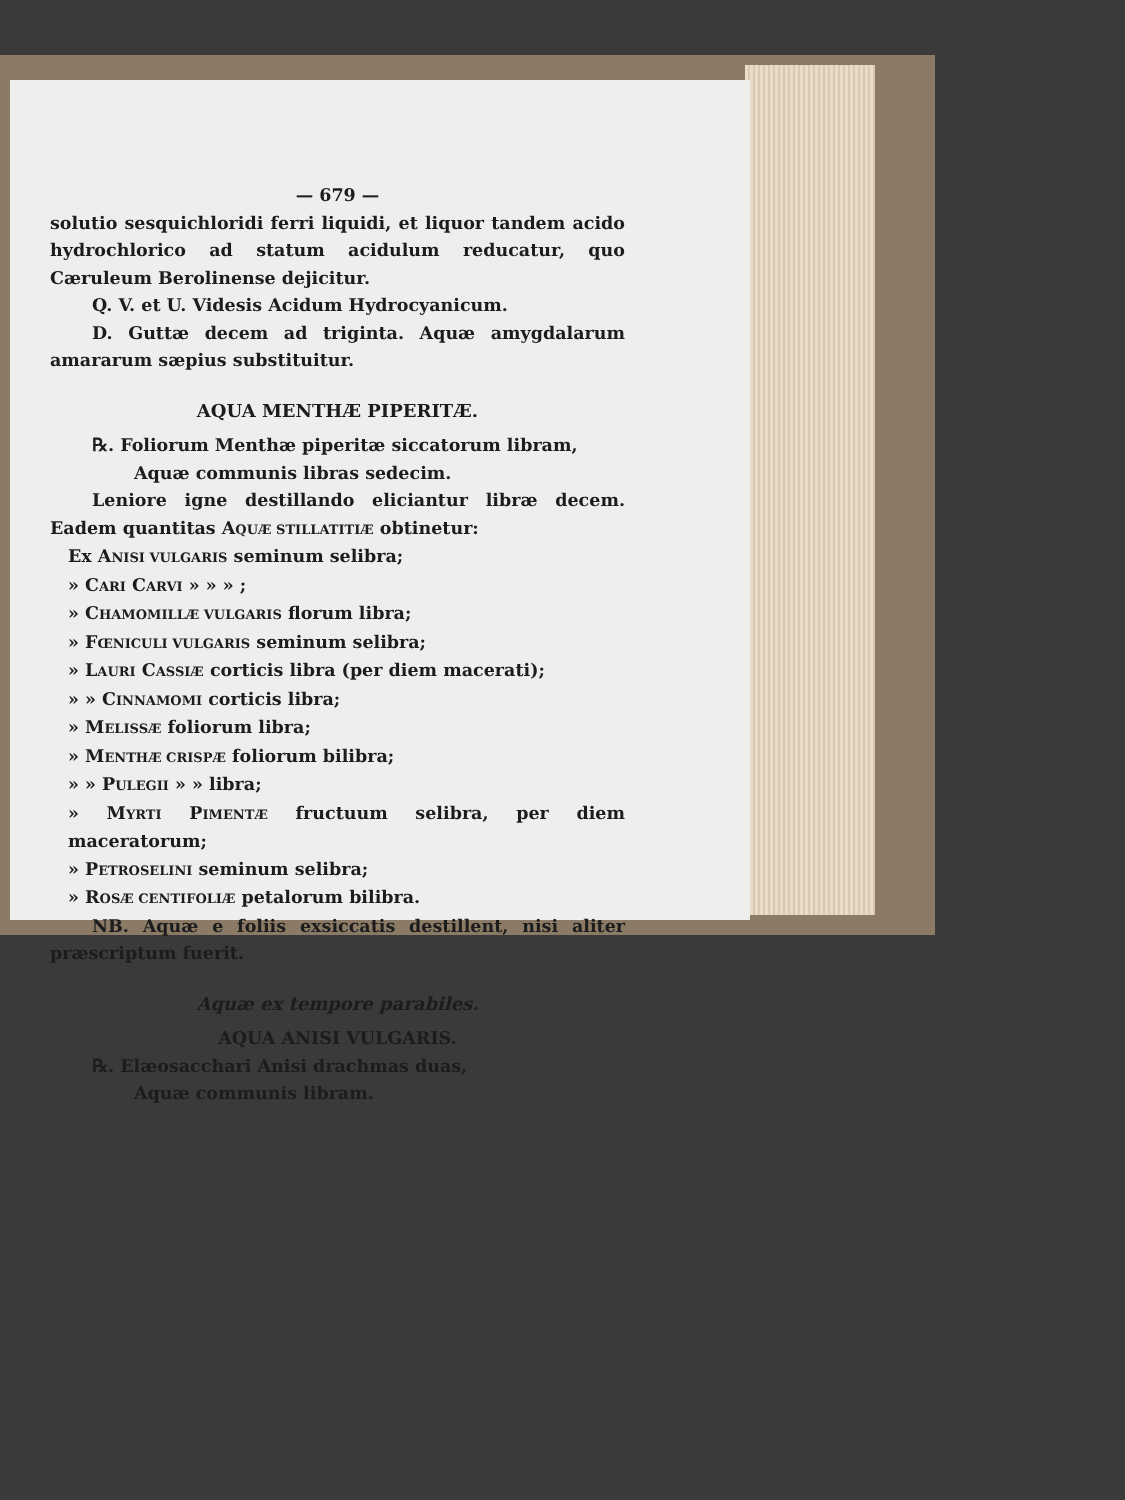— 679 —
solutio sesquichloridi ferri liquidi, et liquor tandem acido hydrochlorico ad statum acidulum reducatur, quo Cæruleum Berolinense dejicitur.
Q. V. et U. Videsis Acidum Hydrocyanicum.
D. Guttæ decem ad triginta. Aquæ amygdalarum amararum sæpius substituitur.
AQUA MENTHÆ PIPERITÆ.
℞. Foliorum Menthæ piperitæ siccatorum libram,
Aquæ communis libras sedecim.
Leniore igne destillando eliciantur libræ decem. Eadem quantitas AQUÆ STILLATITIÆ obtinetur:
Ex ANISI VULGARIS seminum selibra;
» CARI CARVI » » » ;
» CHAMOMILLÆ VULGARIS florum libra;
» FŒNICULI VULGARIS seminum selibra;
» LAURI CASSIÆ corticis libra (per diem macerati);
» » CINNAMOMI corticis libra;
» MELISSÆ foliorum libra;
» MENTHÆ CRISPÆ foliorum bilibra;
» » PULEGII » » libra;
» MYRTI PIMENTÆ fructuum selibra, per diem maceratorum;
» PETROSELINI seminum selibra;
» ROSÆ CENTIFOLIÆ petalorum bilibra.
NB. Aquæ e foliis exsiccatis destillent, nisi aliter præscriptum fuerit.
Aquæ ex tempore parabiles.
AQUA ANISI VULGARIS.
℞. Elæosacchari Anisi drachmas duas,
Aquæ communis libram.